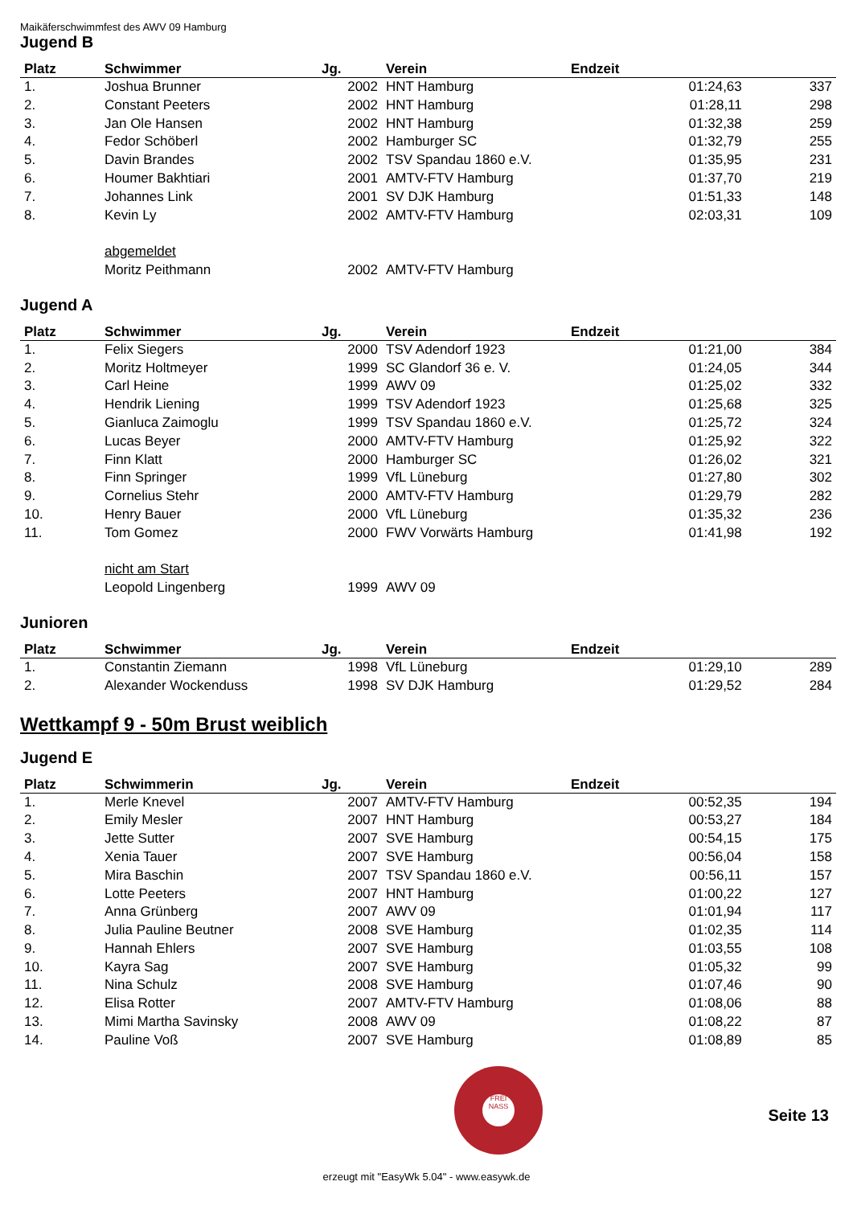Maikäferschwimmfest des AWV 09 Hamburg
Jugend B
| Platz | Schwimmer | Jg. | Verein | Endzeit | |
| --- | --- | --- | --- | --- | --- |
| 1. | Joshua Brunner | 2002 | HNT Hamburg | 01:24,63 | 337 |
| 2. | Constant Peeters | 2002 | HNT Hamburg | 01:28,11 | 298 |
| 3. | Jan Ole Hansen | 2002 | HNT Hamburg | 01:32,38 | 259 |
| 4. | Fedor Schöberl | 2002 | Hamburger SC | 01:32,79 | 255 |
| 5. | Davin Brandes | 2002 | TSV Spandau 1860 e.V. | 01:35,95 | 231 |
| 6. | Houmer Bakhtiari | 2001 | AMTV-FTV Hamburg | 01:37,70 | 219 |
| 7. | Johannes Link | 2001 | SV DJK Hamburg | 01:51,33 | 148 |
| 8. | Kevin Ly | 2002 | AMTV-FTV Hamburg | 02:03,31 | 109 |
| | abgemeldet | | | | |
| | Moritz Peithmann | 2002 | AMTV-FTV Hamburg | | |
Jugend A
| Platz | Schwimmer | Jg. | Verein | Endzeit | |
| --- | --- | --- | --- | --- | --- |
| 1. | Felix Siegers | 2000 | TSV Adendorf 1923 | 01:21,00 | 384 |
| 2. | Moritz Holtmeyer | 1999 | SC Glandorf 36 e. V. | 01:24,05 | 344 |
| 3. | Carl Heine | 1999 | AWV 09 | 01:25,02 | 332 |
| 4. | Hendrik Liening | 1999 | TSV Adendorf 1923 | 01:25,68 | 325 |
| 5. | Gianluca Zaimoglu | 1999 | TSV Spandau 1860 e.V. | 01:25,72 | 324 |
| 6. | Lucas Beyer | 2000 | AMTV-FTV Hamburg | 01:25,92 | 322 |
| 7. | Finn Klatt | 2000 | Hamburger SC | 01:26,02 | 321 |
| 8. | Finn Springer | 1999 | VfL Lüneburg | 01:27,80 | 302 |
| 9. | Cornelius Stehr | 2000 | AMTV-FTV Hamburg | 01:29,79 | 282 |
| 10. | Henry Bauer | 2000 | VfL Lüneburg | 01:35,32 | 236 |
| 11. | Tom Gomez | 2000 | FWV Vorwärts Hamburg | 01:41,98 | 192 |
| | nicht am Start | | | | |
| | Leopold Lingenberg | 1999 | AWV 09 | | |
Junioren
| Platz | Schwimmer | Jg. | Verein | Endzeit | |
| --- | --- | --- | --- | --- | --- |
| 1. | Constantin Ziemann | 1998 | VfL Lüneburg | 01:29,10 | 289 |
| 2. | Alexander Wockenduss | 1998 | SV DJK Hamburg | 01:29,52 | 284 |
Wettkampf 9 - 50m Brust weiblich
Jugend E
| Platz | Schwimmerin | Jg. | Verein | Endzeit | |
| --- | --- | --- | --- | --- | --- |
| 1. | Merle Knevel | 2007 | AMTV-FTV Hamburg | 00:52,35 | 194 |
| 2. | Emily Mesler | 2007 | HNT Hamburg | 00:53,27 | 184 |
| 3. | Jette Sutter | 2007 | SVE Hamburg | 00:54,15 | 175 |
| 4. | Xenia Tauer | 2007 | SVE Hamburg | 00:56,04 | 158 |
| 5. | Mira Baschin | 2007 | TSV Spandau 1860 e.V. | 00:56,11 | 157 |
| 6. | Lotte Peeters | 2007 | HNT Hamburg | 01:00,22 | 127 |
| 7. | Anna Grünberg | 2007 | AWV 09 | 01:01,94 | 117 |
| 8. | Julia Pauline Beutner | 2008 | SVE Hamburg | 01:02,35 | 114 |
| 9. | Hannah Ehlers | 2007 | SVE Hamburg | 01:03,55 | 108 |
| 10. | Kayra Sag | 2007 | SVE Hamburg | 01:05,32 | 99 |
| 11. | Nina Schulz | 2008 | SVE Hamburg | 01:07,46 | 90 |
| 12. | Elisa Rotter | 2007 | AMTV-FTV Hamburg | 01:08,06 | 88 |
| 13. | Mimi Martha Savinsky | 2008 | AWV 09 | 01:08,22 | 87 |
| 14. | Pauline Voß | 2007 | SVE Hamburg | 01:08,89 | 85 |
FREI NASS
Seite 13
erzeugt mit "EasyWk 5.04" - www.easywk.de